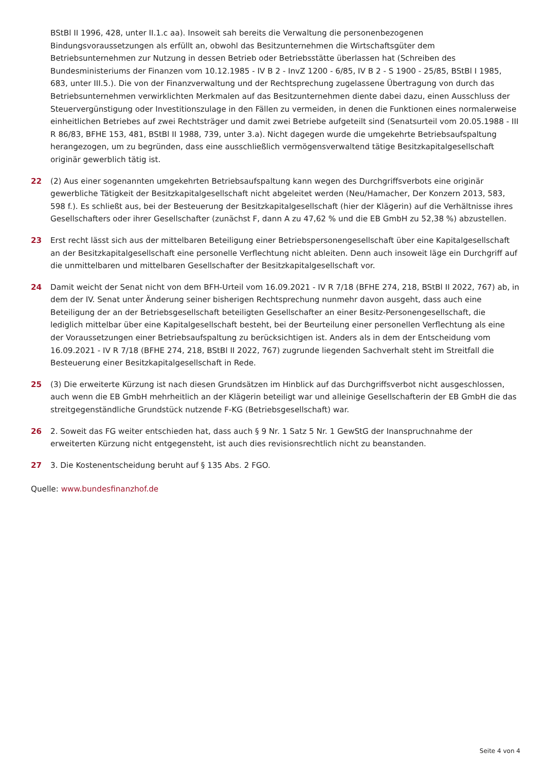BStBl II 1996, 428, unter II.1.c aa). Insoweit sah bereits die Verwaltung die personenbezogenen Bindungsvoraussetzungen als erfüllt an, obwohl das Besitzunternehmen die Wirtschaftsgüter dem Betriebsunternehmen zur Nutzung in dessen Betrieb oder Betriebsstätte überlassen hat (Schreiben des Bundesministeriums der Finanzen vom 10.12.1985 - IV B 2 - InvZ 1200 - 6/85, IV B 2 - S 1900 - 25/85, BStBl I 1985, 683, unter III.5.). Die von der Finanzverwaltung und der Rechtsprechung zugelassene Übertragung von durch das Betriebsunternehmen verwirklichten Merkmalen auf das Besitzunternehmen diente dabei dazu, einen Ausschluss der Steuervergünstigung oder Investitionszulage in den Fällen zu vermeiden, in denen die Funktionen eines normalerweise einheitlichen Betriebes auf zwei Rechtsträger und damit zwei Betriebe aufgeteilt sind (Senatsurteil vom 20.05.1988 - III R 86/83, BFHE 153, 481, BStBl II 1988, 739, unter 3.a). Nicht dagegen wurde die umgekehrte Betriebsaufspaltung herangezogen, um zu begründen, dass eine ausschließlich vermögensverwaltend tätige Besitzkapitalgesellschaft originär gewerblich tätig ist.
22 (2) Aus einer sogenannten umgekehrten Betriebsaufspaltung kann wegen des Durchgriffsverbots eine originär gewerbliche Tätigkeit der Besitzkapitalgesellschaft nicht abgeleitet werden (Neu/Hamacher, Der Konzern 2013, 583, 598 f.). Es schließt aus, bei der Besteuerung der Besitzkapitalgesellschaft (hier der Klägerin) auf die Verhältnisse ihres Gesellschafters oder ihrer Gesellschafter (zunächst F, dann A zu 47,62 % und die EB GmbH zu 52,38 %) abzustellen.
23 Erst recht lässt sich aus der mittelbaren Beteiligung einer Betriebspersonengesellschaft über eine Kapitalgesellschaft an der Besitzkapitalgesellschaft eine personelle Verflechtung nicht ableiten. Denn auch insoweit läge ein Durchgriff auf die unmittelbaren und mittelbaren Gesellschafter der Besitzkapitalgesellschaft vor.
24 Damit weicht der Senat nicht von dem BFH-Urteil vom 16.09.2021 - IV R 7/18 (BFHE 274, 218, BStBl II 2022, 767) ab, in dem der IV. Senat unter Änderung seiner bisherigen Rechtsprechung nunmehr davon ausgeht, dass auch eine Beteiligung der an der Betriebsgesellschaft beteiligten Gesellschafter an einer Besitz-Personengesellschaft, die lediglich mittelbar über eine Kapitalgesellschaft besteht, bei der Beurteilung einer personellen Verflechtung als eine der Voraussetzungen einer Betriebsaufspaltung zu berücksichtigen ist. Anders als in dem der Entscheidung vom 16.09.2021 - IV R 7/18 (BFHE 274, 218, BStBl II 2022, 767) zugrunde liegenden Sachverhalt steht im Streitfall die Besteuerung einer Besitzkapitalgesellschaft in Rede.
25 (3) Die erweiterte Kürzung ist nach diesen Grundsätzen im Hinblick auf das Durchgriffsverbot nicht ausgeschlossen, auch wenn die EB GmbH mehrheitlich an der Klägerin beteiligt war und alleinige Gesellschafterin der EB GmbH die das streitgegenständliche Grundstück nutzende F-KG (Betriebsgesellschaft) war.
26 2. Soweit das FG weiter entschieden hat, dass auch § 9 Nr. 1 Satz 5 Nr. 1 GewStG der Inanspruchnahme der erweiterten Kürzung nicht entgegensteht, ist auch dies revisionsrechtlich nicht zu beanstanden.
27 3. Die Kostenentscheidung beruht auf § 135 Abs. 2 FGO.
Quelle: www.bundesfinanzhof.de
Seite 4 von 4